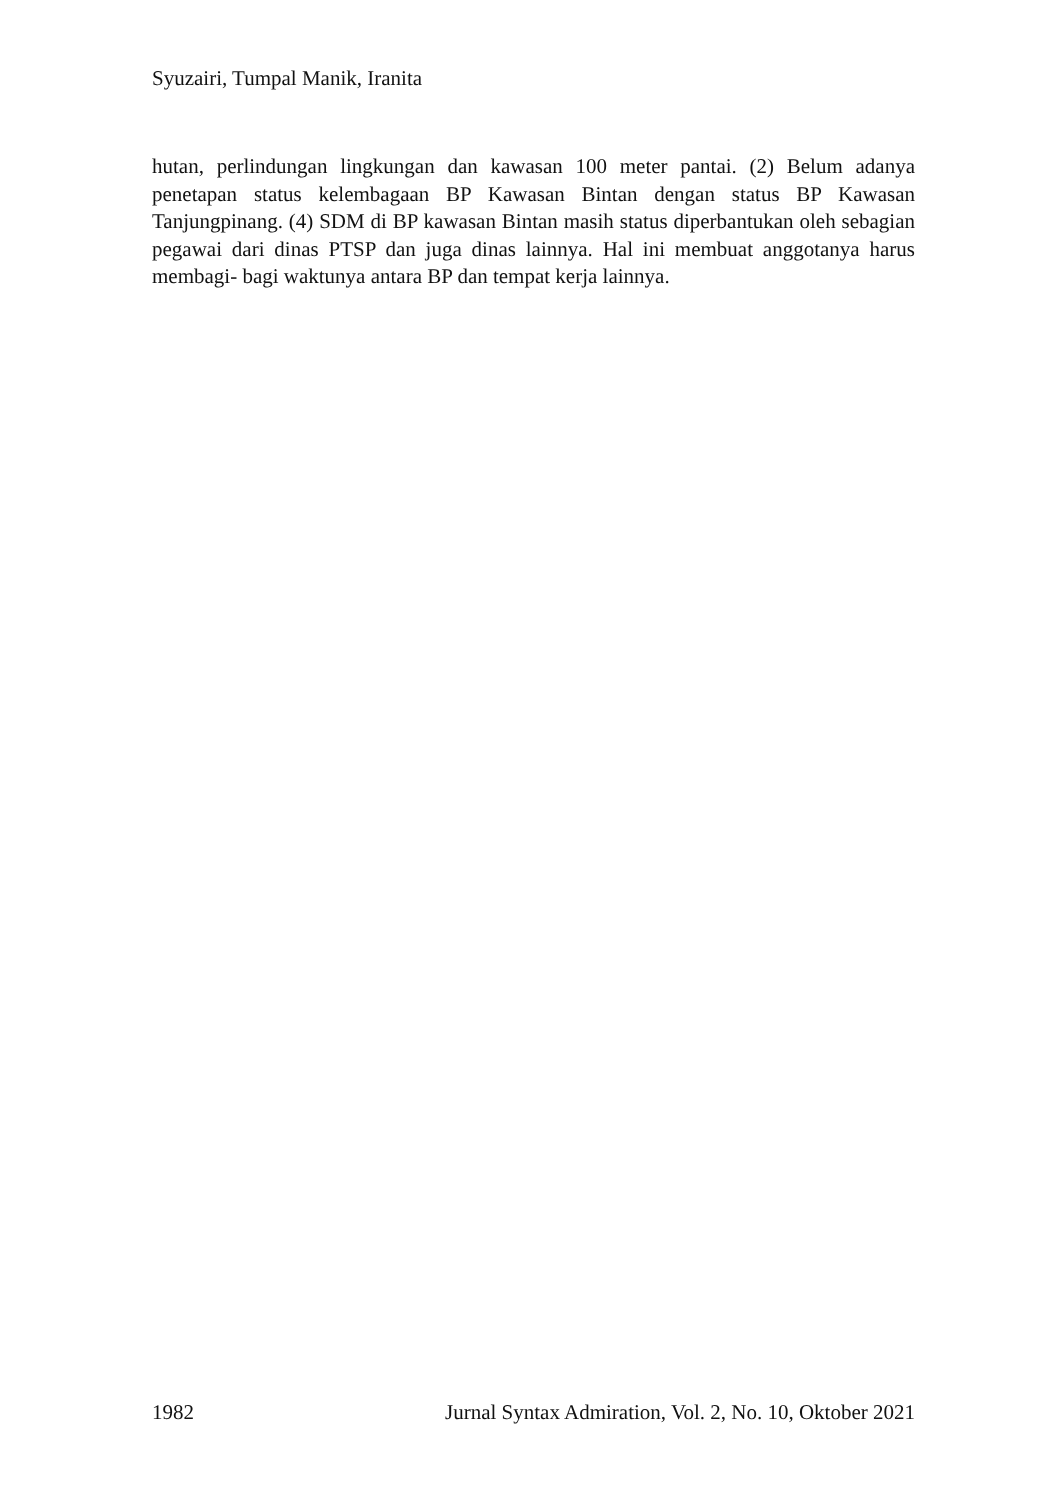Syuzairi, Tumpal Manik, Iranita
hutan, perlindungan lingkungan dan kawasan 100 meter pantai. (2) Belum adanya penetapan status kelembagaan BP Kawasan Bintan dengan status BP Kawasan Tanjungpinang. (4) SDM di BP kawasan Bintan masih status diperbantukan oleh sebagian pegawai dari dinas PTSP dan juga dinas lainnya. Hal ini membuat anggotanya harus membagi- bagi waktunya antara BP dan tempat kerja lainnya.
1982 Jurnal Syntax Admiration, Vol. 2, No. 10, Oktober 2021